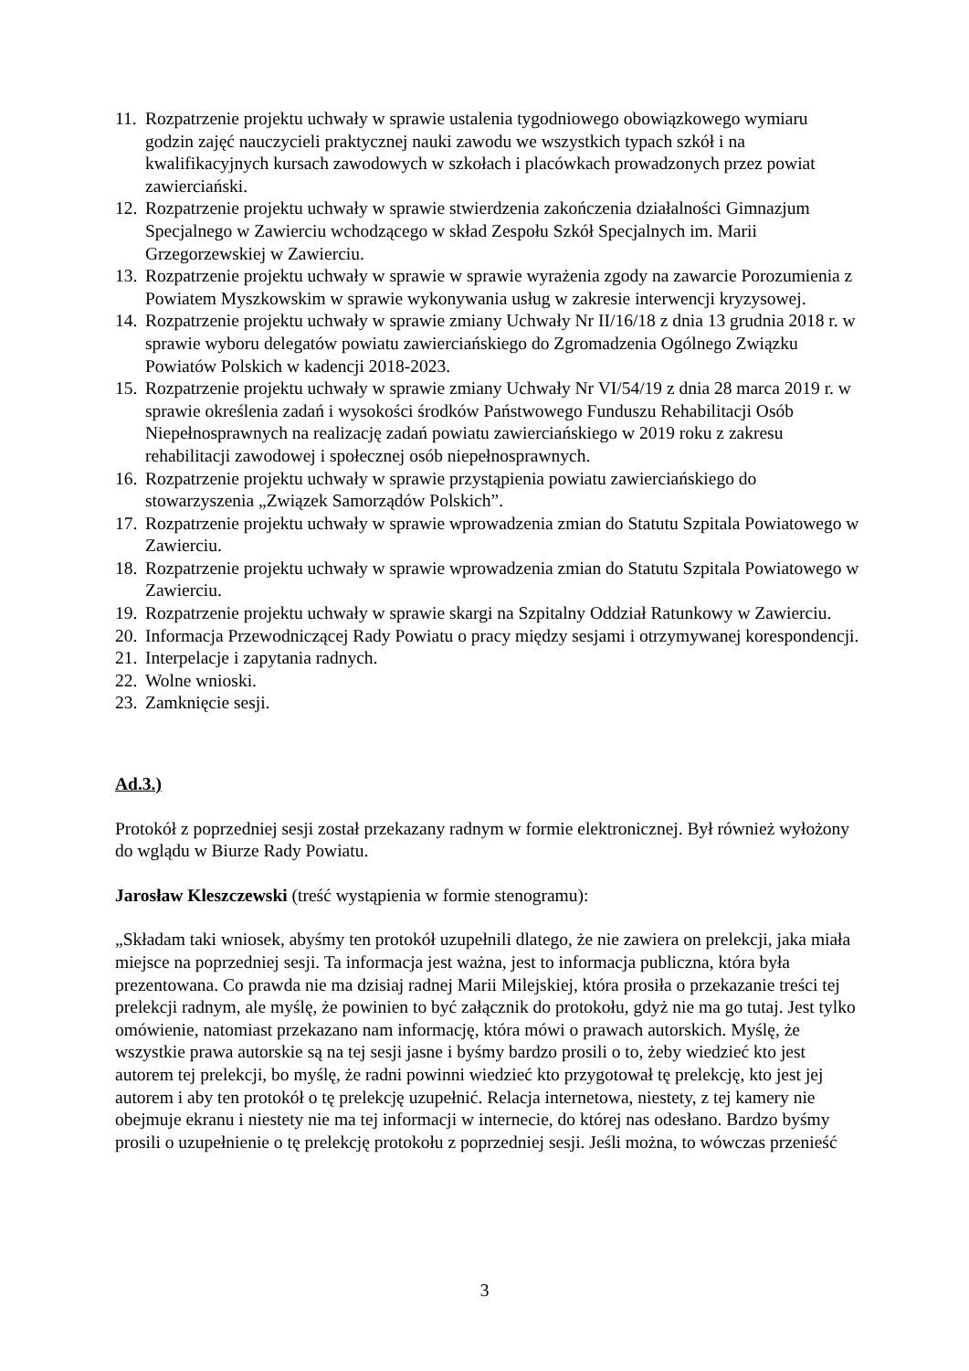11. Rozpatrzenie projektu uchwały w sprawie ustalenia tygodniowego obowiązkowego wymiaru godzin zajęć nauczycieli praktycznej nauki zawodu we wszystkich typach szkół i na kwalifikacyjnych kursach zawodowych w szkołach i placówkach prowadzonych przez powiat zawierciański.
12. Rozpatrzenie projektu uchwały w sprawie stwierdzenia zakończenia działalności Gimnazjum Specjalnego w Zawierciu wchodzącego w skład Zespołu Szkół Specjalnych im. Marii Grzegorzewskiej w Zawierciu.
13. Rozpatrzenie projektu uchwały w sprawie w sprawie wyrażenia zgody na zawarcie Porozumienia z Powiatem Myszkowskim w sprawie wykonywania usług w zakresie interwencji kryzysowej.
14. Rozpatrzenie projektu uchwały w sprawie zmiany Uchwały Nr II/16/18 z dnia 13 grudnia 2018 r. w sprawie wyboru delegatów powiatu zawierciańskiego do Zgromadzenia Ogólnego Związku Powiatów Polskich w kadencji 2018-2023.
15. Rozpatrzenie projektu uchwały w sprawie zmiany Uchwały Nr VI/54/19 z dnia 28 marca 2019 r. w sprawie określenia zadań i wysokości środków Państwowego Funduszu Rehabilitacji Osób Niepełnosprawnych na realizację zadań powiatu zawierciańskiego w 2019 roku z zakresu rehabilitacji zawodowej i społecznej osób niepełnosprawnych.
16. Rozpatrzenie projektu uchwały w sprawie przystąpienia powiatu zawierciańskiego do stowarzyszenia „Związek Samorządów Polskich”.
17. Rozpatrzenie projektu uchwały w sprawie wprowadzenia zmian do Statutu Szpitala Powiatowego w Zawierciu.
18. Rozpatrzenie projektu uchwały w sprawie wprowadzenia zmian do Statutu Szpitala Powiatowego w Zawierciu.
19. Rozpatrzenie projektu uchwały w sprawie skargi na Szpitalny Oddział Ratunkowy w Zawierciu.
20. Informacja Przewodniczącej Rady Powiatu o pracy między sesjami i otrzymywanej korespondencji.
21. Interpelacje i zapytania radnych.
22. Wolne wnioski.
23. Zamknięcie sesji.
Ad.3.)
Protokół z poprzedniej sesji został przekazany radnym w formie elektronicznej. Był również wyłożony do wglądu w Biurze Rady Powiatu.
Jarosław Kleszczewski (treść wystąpienia w formie stenogramu):
„Składam taki wniosek, abyśmy ten protokół uzupełnili dlatego, że nie zawiera on prelekcji, jaka miała miejsce na poprzedniej sesji. Ta informacja jest ważna, jest to informacja publiczna, która była prezentowana. Co prawda nie ma dzisiaj radnej Marii Milejskiej, która prosiła o przekazanie treści tej prelekcji radnym, ale myślę, że powinien to być załącznik do protokołu, gdyż nie ma go tutaj. Jest tylko omówienie, natomiast przekazano nam informację, która mówi o prawach autorskich. Myślę, że wszystkie prawa autorskie są na tej sesji jasne i byśmy bardzo prosili o to, żeby wiedzieć kto jest autorem tej prelekcji, bo myślę, że radni powinni wiedzieć kto przygotował tę prelekcję, kto jest jej autorem i aby ten protokół o tę prelekcję uzupełnić. Relacja internetowa, niestety, z tej kamery nie obejmuje ekranu i niestety nie ma tej informacji w internecie, do której nas odesłano. Bardzo byśmy prosili o uzupełnienie o tę prelekcję protokołu z poprzedniej sesji. Jeśli można, to wówczas przenieść
3